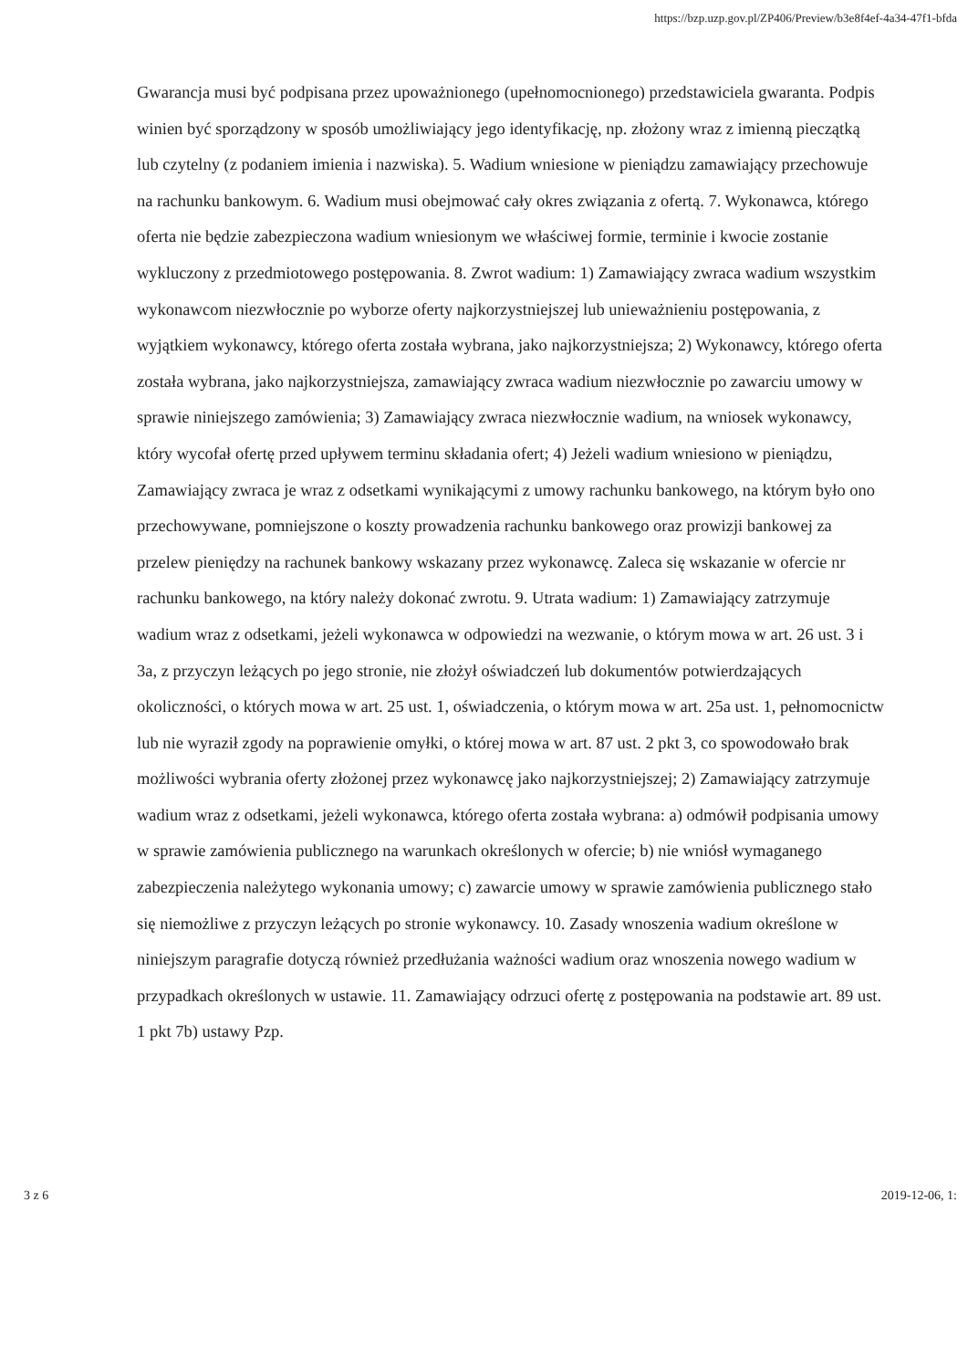https://bzp.uzp.gov.pl/ZP406/Preview/b3e8f4ef-4a34-47f1-bfda
Gwarancja musi być podpisana przez upoważnionego (upełnomocnionego) przedstawiciela gwaranta. Podpis winien być sporządzony w sposób umożliwiający jego identyfikację, np. złożony wraz z imienną pieczątką lub czytelny (z podaniem imienia i nazwiska). 5. Wadium wniesione w pieniądzu zamawiający przechowuje na rachunku bankowym. 6. Wadium musi obejmować cały okres związania z ofertą. 7. Wykonawca, którego oferta nie będzie zabezpieczona wadium wniesionym we właściwej formie, terminie i kwocie zostanie wykluczony z przedmiotowego postępowania. 8. Zwrot wadium: 1) Zamawiający zwraca wadium wszystkim wykonawcom niezwłocznie po wyborze oferty najkorzystniejszej lub unieważnieniu postępowania, z wyjątkiem wykonawcy, którego oferta została wybrana, jako najkorzystniejsza; 2) Wykonawcy, którego oferta została wybrana, jako najkorzystniejsza, zamawiający zwraca wadium niezwłocznie po zawarciu umowy w sprawie niniejszego zamówienia; 3) Zamawiający zwraca niezwłocznie wadium, na wniosek wykonawcy, który wycofał ofertę przed upływem terminu składania ofert; 4) Jeżeli wadium wniesiono w pieniądzu, Zamawiający zwraca je wraz z odsetkami wynikającymi z umowy rachunku bankowego, na którym było ono przechowywane, pomniejszone o koszty prowadzenia rachunku bankowego oraz prowizji bankowej za przelew pieniędzy na rachunek bankowy wskazany przez wykonawcę. Zaleca się wskazanie w ofercie nr rachunku bankowego, na który należy dokonać zwrotu. 9. Utrata wadium: 1) Zamawiający zatrzymuje wadium wraz z odsetkami, jeżeli wykonawca w odpowiedzi na wezwanie, o którym mowa w art. 26 ust. 3 i 3a, z przyczyn leżących po jego stronie, nie złożył oświadczeń lub dokumentów potwierdzających okoliczności, o których mowa w art. 25 ust. 1, oświadczenia, o którym mowa w art. 25a ust. 1, pełnomocnictw lub nie wyraził zgody na poprawienie omyłki, o której mowa w art. 87 ust. 2 pkt 3, co spowodowało brak możliwości wybrania oferty złożonej przez wykonawcę jako najkorzystniejszej; 2) Zamawiający zatrzymuje wadium wraz z odsetkami, jeżeli wykonawca, którego oferta została wybrana: a) odmówił podpisania umowy w sprawie zamówienia publicznego na warunkach określonych w ofercie; b) nie wniósł wymaganego zabezpieczenia należytego wykonania umowy; c) zawarcie umowy w sprawie zamówienia publicznego stało się niemożliwe z przyczyn leżących po stronie wykonawcy. 10. Zasady wnoszenia wadium określone w niniejszym paragrafie dotyczą również przedłużania ważności wadium oraz wnoszenia nowego wadium w przypadkach określonych w ustawie. 11. Zamawiający odrzuci ofertę z postępowania na podstawie art. 89 ust. 1 pkt 7b) ustawy Pzp.
3 z 6 2019-12-06, 1: